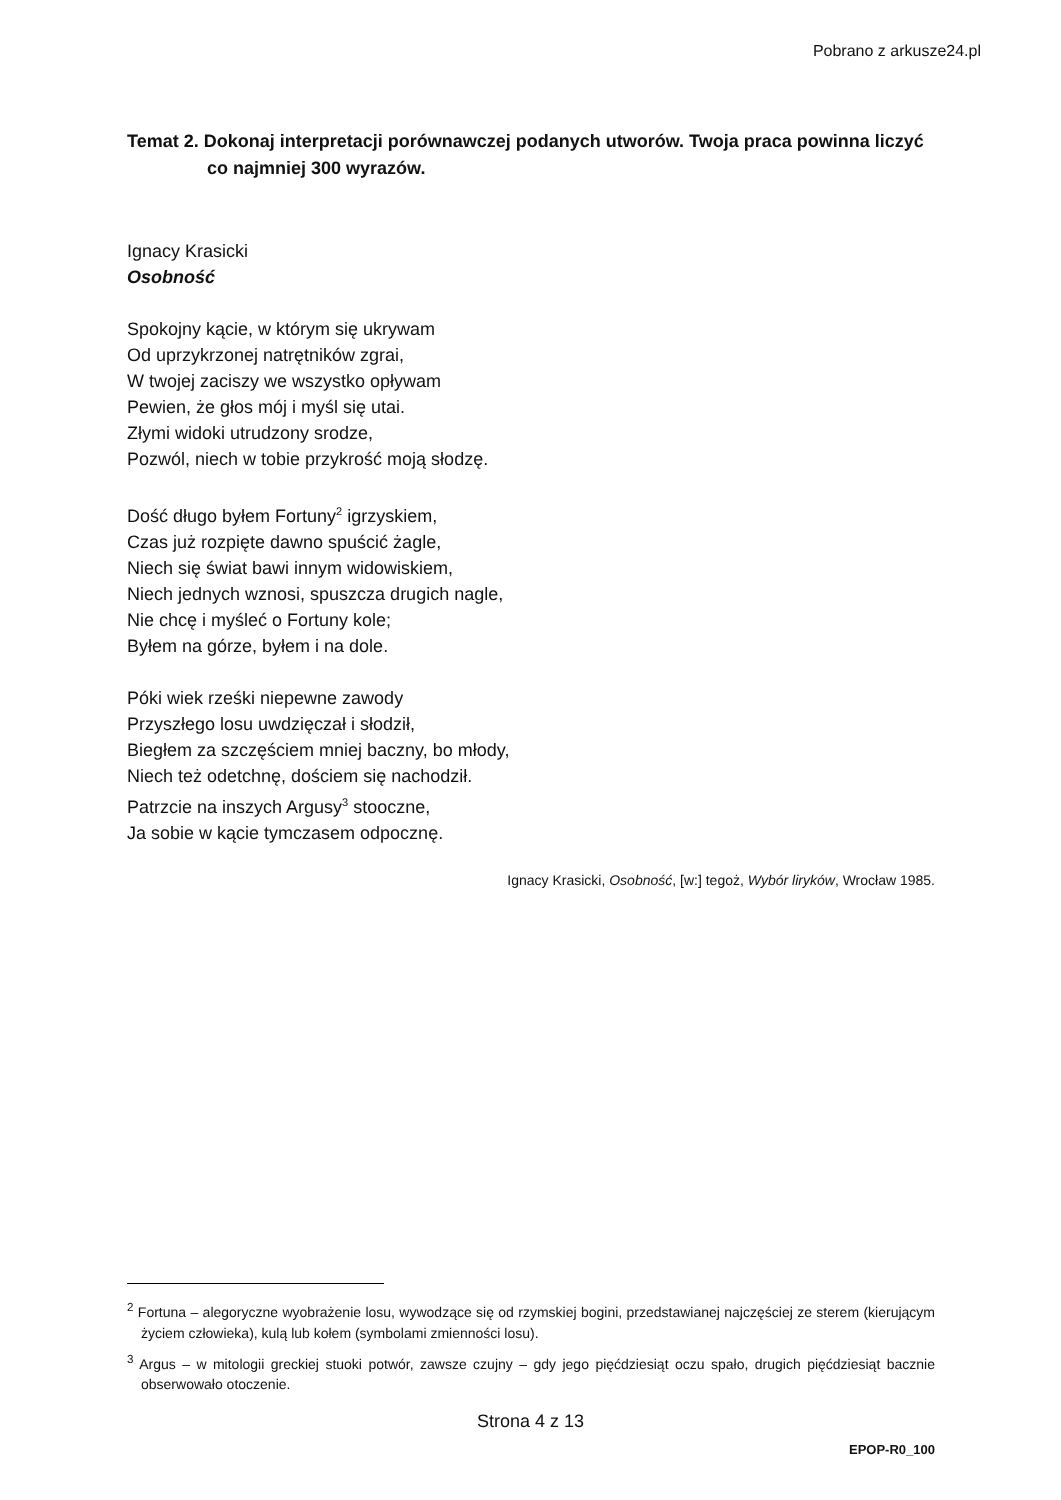Pobrano z arkusze24.pl
Temat 2. Dokonaj interpretacji porównawczej podanych utworów. Twoja praca powinna liczyć co najmniej 300 wyrazów.
Ignacy Krasicki
Osobność
Spokojny kącie, w którym się ukrywam
Od uprzykrzonej natrętników zgrai,
W twojej zaciszy we wszystko opływam
Pewien, że głos mój i myśl się utai.
Złymi widoki utrudzony srodze,
Pozwól, niech w tobie przykrość moją słodzę.
Dość długo byłem Fortuny<sup>2</sup> igrzyskiem,
Czas już rozpięte dawno spuścić żagle,
Niech się świat bawi innym widowiskiem,
Niech jednych wznosi, spuszcza drugich nagle,
Nie chcę i myśleć o Fortuny kole;
Byłem na górze, byłem i na dole.
Póki wiek rześki niepewne zawody
Przyszłego losu uwdzięczał i słodził,
Biegłem za szczęściem mniej baczny, bo młody,
Niech też odetchnę, dościem się nachodził.
Patrzcie na inszych Argusy<sup>3</sup> stooczne,
Ja sobie w kącie tymczasem odpocznę.
Ignacy Krasicki, Osobność, [w:] tegoż, Wybór liryków, Wrocław 1985.
<sup>2</sup> Fortuna – alegoryczne wyobrażenie losu, wywodzące się od rzymskiej bogini, przedstawianej najczęściej ze sterem (kierującym życiem człowieka), kulą lub kołem (symbolami zmienności losu).
<sup>3</sup> Argus – w mitologii greckiej stuoki potwór, zawsze czujny – gdy jego pięćdziesiąt oczu spało, drugich pięćdziesiąt bacznie obserwowało otoczenie.
Strona 4 z 13
EPOP-R0_100